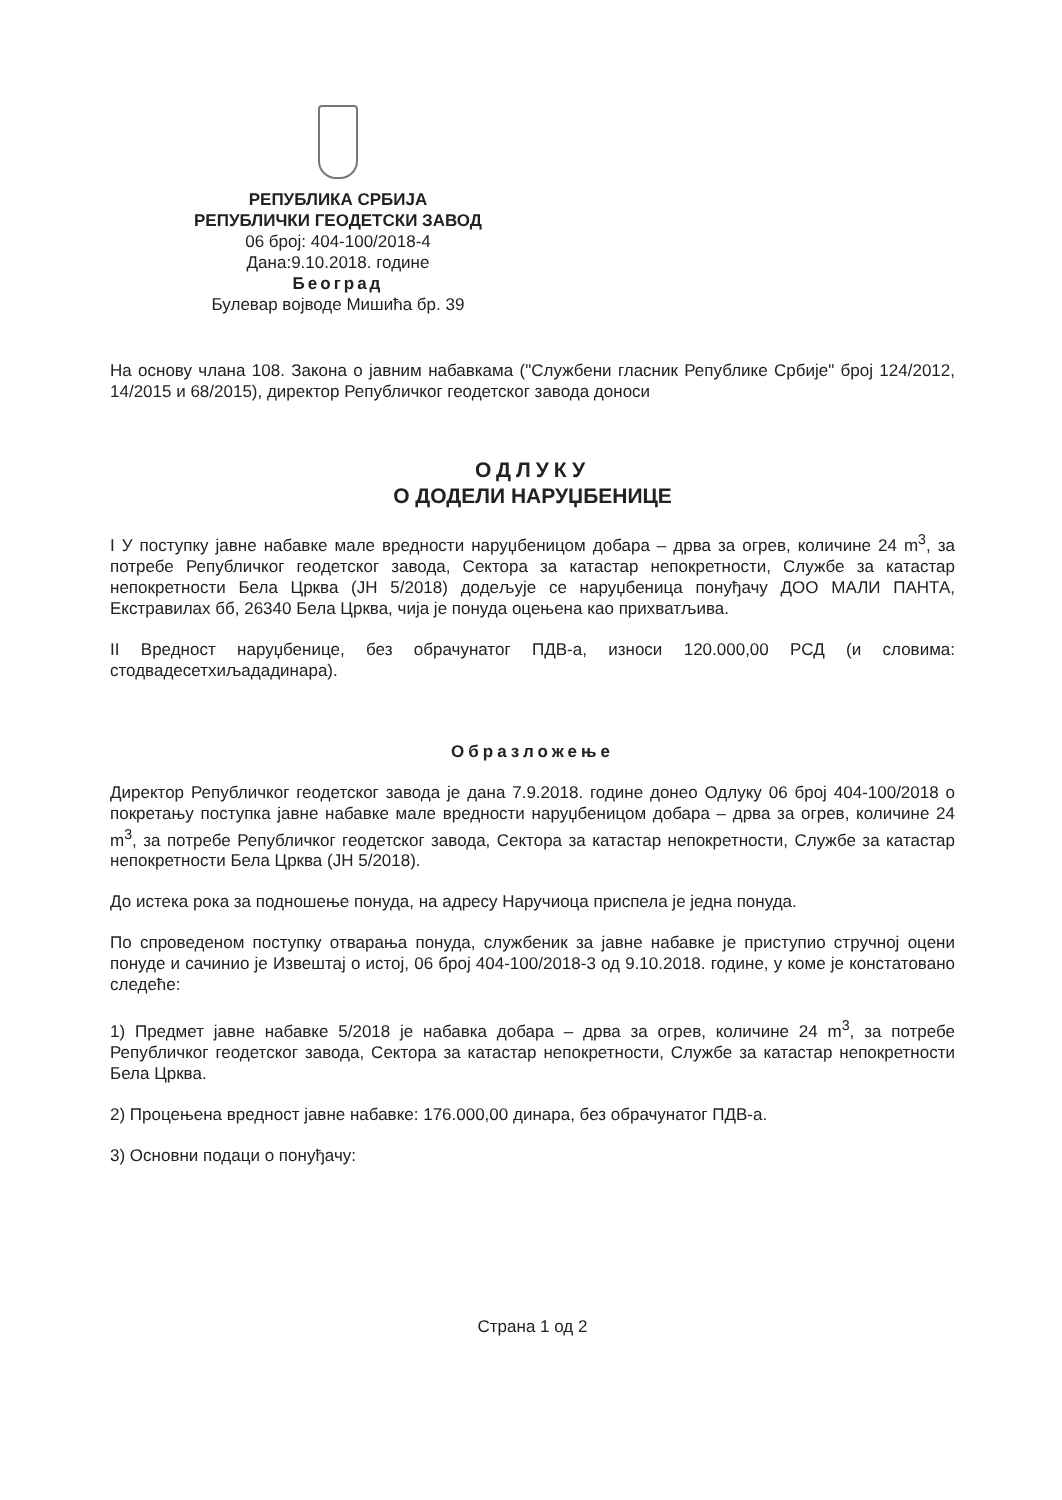РЕПУБЛИКА СРБИЈА
РЕПУБЛИЧКИ ГЕОДЕТСКИ ЗАВОД
06 број: 404-100/2018-4
Дана:9.10.2018. године
Београд
Булевар војводе Мишића бр. 39
На основу члана 108. Закона о јавним набавкама ("Службени гласник Републике Србије" број 124/2012, 14/2015 и 68/2015), директор Републичког геодетског завода доноси
ОДЛУКУ
О ДОДЕЛИ НАРУЏБЕНИЦЕ
I У поступку јавне набавке мале вредности наруџбеницом добара – дрва за огрев, количине 24 m<sup>3</sup>, за потребе Републичког геодетског завода, Сектора за катастар непокретности, Службе за катастар непокретности Бела Црква (ЈН 5/2018) додељује се наруџбеница понуђачу ДОО МАЛИ ПАНТА, Екстравилах бб, 26340 Бела Црква, чија је понуда оцењена као прихватљива.
II Вредност наруџбенице, без обрачунатог ПДВ-а, износи 120.000,00 РСД (и словима: стодвадесетхиљададинара).
Образложење
Директор Републичког геодетског завода је дана 7.9.2018. године донео Одлуку 06 број 404-100/2018 о покретању поступка јавне набавке мале вредности наруџбеницом добара – дрва за огрев, количине 24 m<sup>3</sup>, за потребе Републичког геодетског завода, Сектора за катастар непокретности, Службе за катастар непокретности Бела Црква (ЈН 5/2018).
До истека рока за подношење понуда, на адресу Наручиоца приспела је једна понуда.
По спроведеном поступку отварања понуда, службеник за јавне набавке је приступио стручној оцени понуде и сачинио је Извештај о истој, 06 број 404-100/2018-3 од 9.10.2018. године, у коме је констатовано следеће:
1) Предмет јавне набавке 5/2018 је набавка добара – дрва за огрев, количине 24 m<sup>3</sup>, за потребе Републичког геодетског завода, Сектора за катастар непокретности, Службе за катастар непокретности Бела Црква.
2) Процењена вредност јавне набавке: 176.000,00 динара, без обрачунатог ПДВ-а.
3) Основни подаци о понуђачу:
Страна 1 од 2